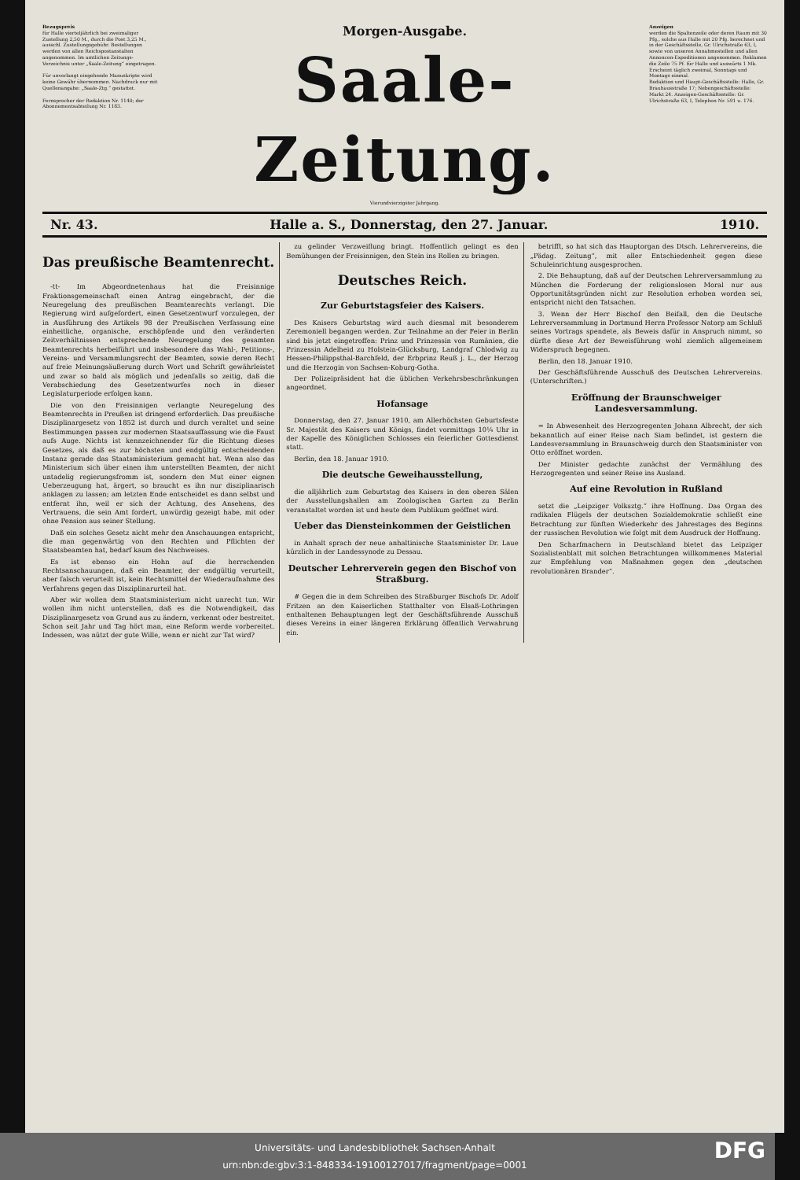Bezugspreis
für Halle vierteljährlich bei zweimaliger Zustellung 2,50 M., durch die Post 3,25 M., ausschl. Zustellungsgebühr. Bestellungen werden von allen Reichspostanstalten angenommen. Im amtlichen Zeitungs-Verzeichnis unter „Saale-Zeitung“ eingetragen.
Für unverlangt eingehende Manuskripte wird keine Gewähr übernommen. Nachdruck nur mit Quellenangabe: „Saale-Ztg.“ gestattet.
Fernsprecher der Redaktion Nr. 1140; der Abonnementsabteilung Nr. 1183.
Morgen-Ausgabe.
Saale-Zeitung.
Vierundvierzigster Jahrgang.
Anzeigen
werden die Spaltenzeile oder deren Raum mit 30 Pfg., solche aus Halle mit 20 Pfg. berechnet und in der Geschäftsstelle, Gr. Ulrichstraße 63, I, sowie von unseren Annahmestellen und allen Annoncen-Expeditionen angenommen. Reklamen die Zeile 75 Pf. für Halle und auswärts 1 Mk.
Erscheint täglich zweimal, Sonntags und Montags einmal.
Redaktion und Haupt-Geschäftsstelle: Halle, Gr. Brauhausstraße 17; Nebengeschäftsstelle: Markt 24. Anzeigen-Geschäftsstelle: Gr. Ulrichstraße 63, I, Telephon Nr. 591 u. 176.
Nr. 43. Halle a. S., Donnerstag, den 27. Januar. 1910.
Das preußische Beamtenrecht.
-tt- Im Abgeordnetenhaus hat die Freisinnige Fraktionsgemeinschaft einen Antrag eingebracht, der die Neuregelung des preußischen Beamtenrechts verlangt. Die Regierung wird aufgefordert, einen Gesetzentwurf vorzulegen, der in Ausführung des Artikels 98 der Preußischen Verfassung eine einheitliche, organische, erschöpfende und den veränderten Zeitverhältnissen entsprechende Neuregelung des gesamten Beamtenrechts herbeiführt und insbesondere das Wahl-, Petitions-, Vereins- und Versammlungsrecht der Beamten, sowie deren Recht auf freie Meinungsäußerung durch Wort und Schrift gewährleistet und zwar so bald als möglich und jedenfalls so zeitig, daß die Verabschiedung des Gesetzentwurfes noch in dieser Legislaturperiode erfolgen kann.
Die von den Freisinnigen verlangte Neuregelung des Beamtenrechts in Preußen ist dringend erforderlich. Das preußische Disziplinargesetz von 1852 ist durch und durch veraltet und seine Bestimmungen passen zur modernen Staatsauffassung wie die Faust aufs Auge. Nichts ist kennzeichnender für die Richtung dieses Gesetzes, als daß es zur höchsten und endgültig entscheidenden Instanz gerade das Staatsministerium gemacht hat. Wenn also das Ministerium sich über einen ihm unterstellten Beamten, der nicht untadelig regierungsfromm ist, sondern den Mut einer eignen Ueberzeugung hat, ärgert, so braucht es ihn nur disziplinarisch anklagen zu lassen; am letzten Ende entscheidet es dann selbst und entfernt ihn, weil er sich der Achtung, des Ansehens, des Vertrauens, die sein Amt fordert, unwürdig gezeigt habe, mit oder ohne Pension aus seiner Stellung.
Daß ein solches Gesetz nicht mehr den Anschauungen entspricht, die man gegenwärtig von den Rechten und Pflichten der Staatsbeamten hat, bedarf kaum des Nachweises.
Es ist ebenso ein Hohn auf die herrschenden Rechtsanschauungen, daß ein Beamter, der endgültig verurteilt, aber falsch verurteilt ist, kein Rechtsmittel der Wiederaufnahme des Verfahrens gegen das Disziplinarurteil hat.
Aber wir wollen dem Staatsministerium nicht unrecht tun. Wir wollen ihm nicht unterstellen, daß es die Notwendigkeit, das Disziplinargesetz von Grund aus zu ändern, verkennt oder bestreitet. Schon seit Jahr und Tag hört man, eine Reform werde vorbereitet. Indessen, was nützt der gute Wille, wenn er nicht zur Tat wird?
zu gelinder Verzweiflung bringt. Hoffentlich gelingt es den Bemühungen der Freisinnigen, den Stein ins Rollen zu bringen.
Deutsches Reich.
Zur Geburtstagsfeier des Kaisers.
Des Kaisers Geburtstag wird auch diesmal mit besonderem Zeremoniell begangen werden. Zur Teilnahme an der Feier in Berlin sind bis jetzt eingetroffen: Prinz und Prinzessin von Rumänien, die Prinzessin Adelheid zu Holstein-Glücksburg, Landgraf Chlodwig zu Hessen-Philippsthal-Barchfeld, der Erbprinz Reuß j. L., der Herzog und die Herzogin von Sachsen-Koburg-Gotha.
Der Polizeipräsident hat die üblichen Verkehrsbeschränkungen angeordnet.
Hofansage
Donnerstag, den 27. Januar 1910, am Allerhöchsten Geburtsfeste Sr. Majestät des Kaisers und Königs, findet vormittags 10¼ Uhr in der Kapelle des Königlichen Schlosses ein feierlicher Gottesdienst statt.
Berlin, den 18. Januar 1910.
Die deutsche Geweihausstellung,
die alljährlich zum Geburtstag des Kaisers in den oberen Sälen der Ausstellungshallen am Zoologischen Garten zu Berlin veranstaltet worden ist und heute dem Publikum geöffnet wird.
Ueber das Diensteinkommen der Geistlichen
in Anhalt sprach der neue anhaltinische Staatsminister Dr. Laue kürzlich in der Landessynode zu Dessau.
Deutscher Lehrerverein gegen den Bischof von Straßburg.
# Gegen die in dem Schreiben des Straßburger Bischofs Dr. Adolf Fritzen an den Kaiserlichen Statthalter von Elsaß-Lothringen enthaltenen Behauptungen legt der Geschäftsführende Ausschuß dieses Vereins in einer längeren Erklärung öffentlich Verwahrung ein.
betrifft, so hat sich das Hauptorgan des Dtsch. Lehrervereins, die „Pädag. Zeitung“, mit aller Entschiedenheit gegen diese Schuleinrichtung ausgesprochen.
2. Die Behauptung, daß auf der Deutschen Lehrerversammlung zu München die Forderung der religionslosen Moral nur aus Opportunitätsgründen nicht zur Resolution erhoben worden sei, entspricht nicht den Tatsachen.
3. Wenn der Herr Bischof den Beifall, den die Deutsche Lehrerversammlung in Dortmund Herrn Professor Natorp am Schluß seines Vortrags spendete, als Beweis dafür in Anspruch nimmt, so dürfte diese Art der Beweisführung wohl ziemlich allgemeinem Widerspruch begegnen.
Berlin, den 18. Januar 1910.
Der Geschäftsführende Ausschuß des Deutschen Lehrervereins. (Unterschriften.)
Eröffnung der Braunschweiger Landesversammlung.
= In Abwesenheit des Herzogregenten Johann Albrecht, der sich bekanntlich auf einer Reise nach Siam befindet, ist gestern die Landesversammlung in Braunschweig durch den Staatsminister von Otto eröffnet worden.
Der Minister gedachte zunächst der Vermählung des Herzogregenten und seiner Reise ins Ausland.
Auf eine Revolution in Rußland
setzt die „Leipziger Volksztg.“ ihre Hoffnung. Das Organ des radikalen Flügels der deutschen Sozialdemokratie schließt eine Betrachtung zur fünften Wiederkehr des Jahrestages des Beginns der russischen Revolution wie folgt mit dem Ausdruck der Hoffnung.
Den Scharfmachern in Deutschland bietet das Leipziger Sozialistenblatt mit solchen Betrachtungen willkommenes Material zur Empfehlung von Maßnahmen gegen den „deutschen revolutionären Brander“.
Universitäts- und Landesbibliothek Sachsen-Anhalt
urn:nbn:de:gbv:3:1-848334-19100127017/fragment/page=0001
DFG